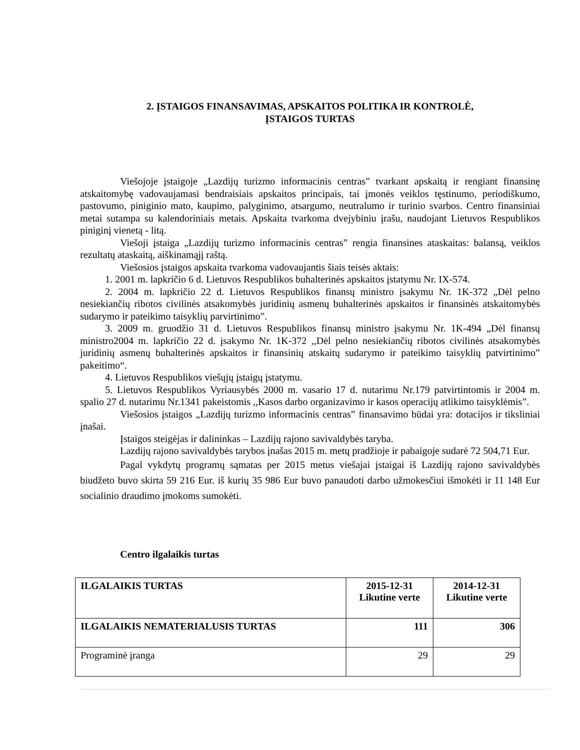2. ĮSTAIGOS FINANSAVIMAS, APSKAITOS POLITIKA IR KONTROLĖ,
ĮSTAIGOS TURTAS
Viešojoje įstaigoje „Lazdijų turizmo informacinis centras” tvarkant apskaitą ir rengiant finansinę atskaitomybę vadovaujamasi bendraisiais apskaitos principais, tai įmonės veiklos tęstinumo, periodiškumo, pastovumo, piniginio mato, kaupimo, palyginimo, atsargumo, neutralumo ir turinio svarbos. Centro finansiniai metai sutampa su kalendoriniais metais. Apskaita tvarkoma dvejybiniu įrašu, naudojant Lietuvos Respublikos piniginį vienetą - litą.
Viešoji įstaiga „Lazdijų turizmo informacinis centras” rengia finansines ataskaitas: balansą, veiklos rezultatų ataskaitą, aiškinamąjį raštą.
Viešosios įstaigos apskaita tvarkoma vadovaujantis šiais teisės aktais:
1. 2001 m. lapkričio 6 d. Lietuvos Respublikos buhalterinės apskaitos įstatymu Nr. IX-574.
2. 2004 m. lapkričio 22 d. Lietuvos Respublikos finansų ministro įsakymu Nr. 1K-372 „Dėl pelno nesiekiančių ribotos civilinės atsakomybės juridinių asmenų buhalterinės apskaitos ir finansinės atskaitomybės sudarymo ir pateikimo taisyklių parvirtinimo”.
3. 2009 m. gruodžio 31 d. Lietuvos Respublikos finansų ministro įsakymu Nr. 1K-494 „Dėl finansų ministro2004 m. lapkričio 22 d. įsakymo Nr. 1K-372 ,,Dėl pelno nesiekiančių ribotos civilinės atsakomybės juridinių asmenų buhalterinės apskaitos ir finansinių atskaitų sudarymo ir pateikimo taisyklių patvirtinimo” pakeitimo“.
4. Lietuvos Respublikos viešųjų įstaigų įstatymu.
5. Lietuvos Respublikos Vyriausybės 2000 m. vasario 17 d. nutarimu Nr.179 patvirtintomis ir 2004 m. spalio 27 d. nutarimu Nr.1341 pakeistomis ,,Kasos darbo organizavimo ir kasos operacijų atlikimo taisyklėmis”.
Viešosios įstaigos „Lazdijų turizmo informacinis centras” finansavimo būdai yra: dotacijos ir tiksliniai įnašai.
Įstaigos steigėjas ir dalininkas – Lazdijų rajono savivaldybės taryba.
Lazdijų rajono savivaldybės tarybos įnašas 2015 m. metų pradžioje ir pabaigoje sudarė 72 504,71 Eur.
Pagal vykdytų programų sąmatas per 2015 metus viešajai įstaigai iš Lazdijų rajono savivaldybės biudžeto buvo skirta 59 216 Eur. iš kurių 35 986 Eur buvo panaudoti darbo užmokesčiui išmokėti ir 11 148 Eur socialinio draudimo įmokoms sumokėti.
Centro ilgalaikis turtas
| ILGALAIKIS TURTAS | 2015-12-31 Likutine verte | 2014-12-31 Likutine verte |
| --- | --- | --- |
| ILGALAIKIS NEMATERIALUSIS TURTAS | 111 | 306 |
| Programinė įranga | 29 | 29 |